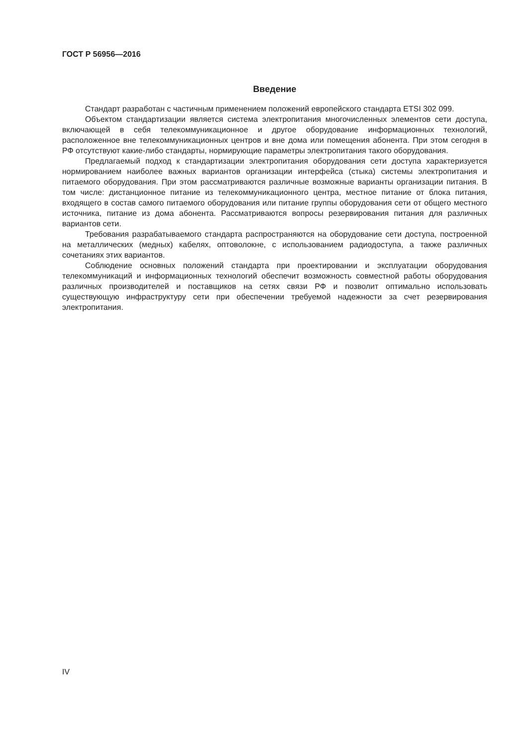ГОСТ Р 56956—2016
Введение
Стандарт разработан с частичным применением положений европейского стандарта ETSI 302 099.
Объектом стандартизации является система электропитания многочисленных элементов сети доступа, включающей в себя телекоммуникационное и другое оборудование информационных технологий, расположенное вне телекоммуникационных центров и вне дома или помещения абонента. При этом сегодня в РФ отсутствуют какие-либо стандарты, нормирующие параметры электропитания такого оборудования.
Предлагаемый подход к стандартизации электропитания оборудования сети доступа характеризуется нормированием наиболее важных вариантов организации интерфейса (стыка) системы электропитания и питаемого оборудования. При этом рассматриваются различные возможные варианты организации питания. В том числе: дистанционное питание из телекоммуникационного центра, местное питание от блока питания, входящего в состав самого питаемого оборудования или питание группы оборудования сети от общего местного источника, питание из дома абонента. Рассматриваются вопросы резервирования питания для различных вариантов сети.
Требования разрабатываемого стандарта распространяются на оборудование сети доступа, построенной на металлических (медных) кабелях, оптоволокне, с использованием радиодоступа, а также различных сочетаниях этих вариантов.
Соблюдение основных положений стандарта при проектировании и эксплуатации оборудования телекоммуникаций и информационных технологий обеспечит возможность совместной работы оборудования различных производителей и поставщиков на сетях связи РФ и позволит оптимально использовать существующую инфраструктуру сети при обеспечении требуемой надежности за счет резервирования электропитания.
IV